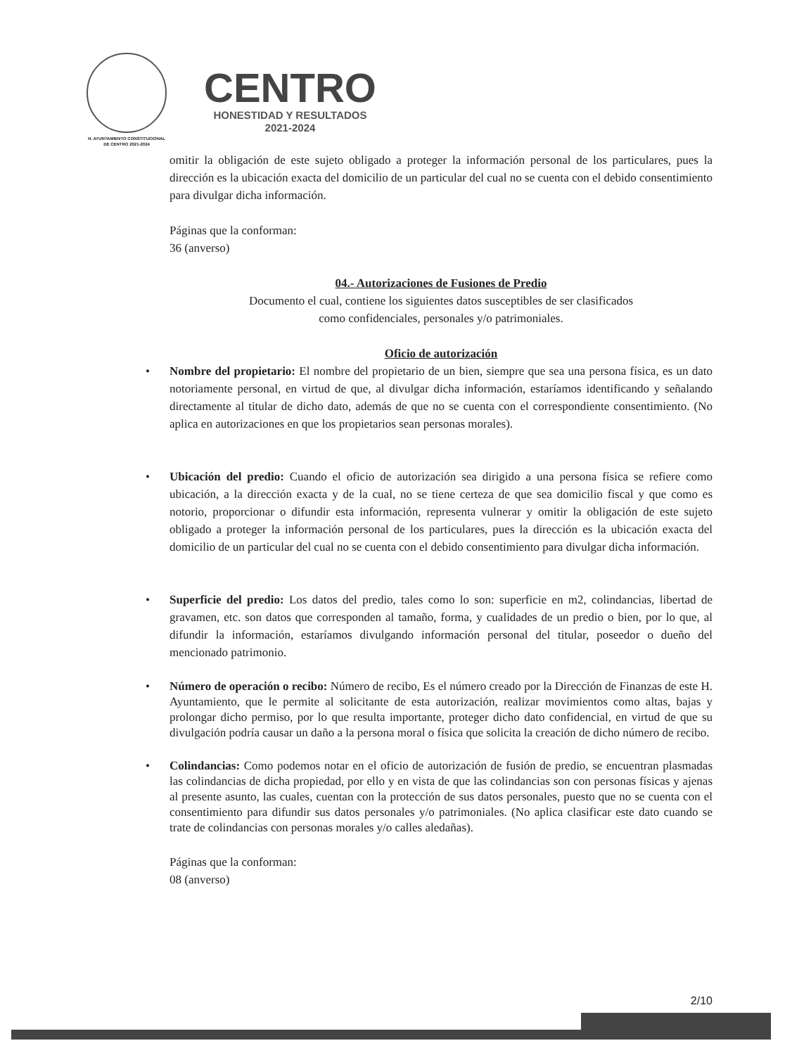H. AYUNTAMIENTO CONSTITUCIONAL
DE CENTRO 2021-2024
CENTRO
HONESTIDAD Y RESULTADOS
2021-2024
omitir la obligación de este sujeto obligado a proteger la información personal de los particulares, pues la dirección es la ubicación exacta del domicilio de un particular del cual no se cuenta con el debido consentimiento para divulgar dicha información.
Páginas que la conforman:
36 (anverso)
04.- Autorizaciones de Fusiones de Predio
Documento el cual, contiene los siguientes datos susceptibles de ser clasificados
como confidenciales, personales y/o patrimoniales.
Oficio de autorización
• Nombre del propietario: El nombre del propietario de un bien, siempre que sea una persona física, es un dato notoriamente personal, en virtud de que, al divulgar dicha información, estaríamos identificando y señalando directamente al titular de dicho dato, además de que no se cuenta con el correspondiente consentimiento. (No aplica en autorizaciones en que los propietarios sean personas morales).
• Ubicación del predio: Cuando el oficio de autorización sea dirigido a una persona física se refiere como ubicación, a la dirección exacta y de la cual, no se tiene certeza de que sea domicilio fiscal y que como es notorio, proporcionar o difundir esta información, representa vulnerar y omitir la obligación de este sujeto obligado a proteger la información personal de los particulares, pues la dirección es la ubicación exacta del domicilio de un particular del cual no se cuenta con el debido consentimiento para divulgar dicha información.
• Superficie del predio: Los datos del predio, tales como lo son: superficie en m2, colindancias, libertad de gravamen, etc. son datos que corresponden al tamaño, forma, y cualidades de un predio o bien, por lo que, al difundir la información, estaríamos divulgando información personal del titular, poseedor o dueño del mencionado patrimonio.
• Número de operación o recibo: Número de recibo, Es el número creado por la Dirección de Finanzas de este H. Ayuntamiento, que le permite al solicitante de esta autorización, realizar movimientos como altas, bajas y prolongar dicho permiso, por lo que resulta importante, proteger dicho dato confidencial, en virtud de que su divulgación podría causar un daño a la persona moral o física que solicita la creación de dicho número de recibo.
• Colindancias: Como podemos notar en el oficio de autorización de fusión de predio, se encuentran plasmadas las colindancias de dicha propiedad, por ello y en vista de que las colindancias son con personas físicas y ajenas al presente asunto, las cuales, cuentan con la protección de sus datos personales, puesto que no se cuenta con el consentimiento para difundir sus datos personales y/o patrimoniales. (No aplica clasificar este dato cuando se trate de colindancias con personas morales y/o calles aledañas).
Páginas que la conforman:
08 (anverso)
2/10